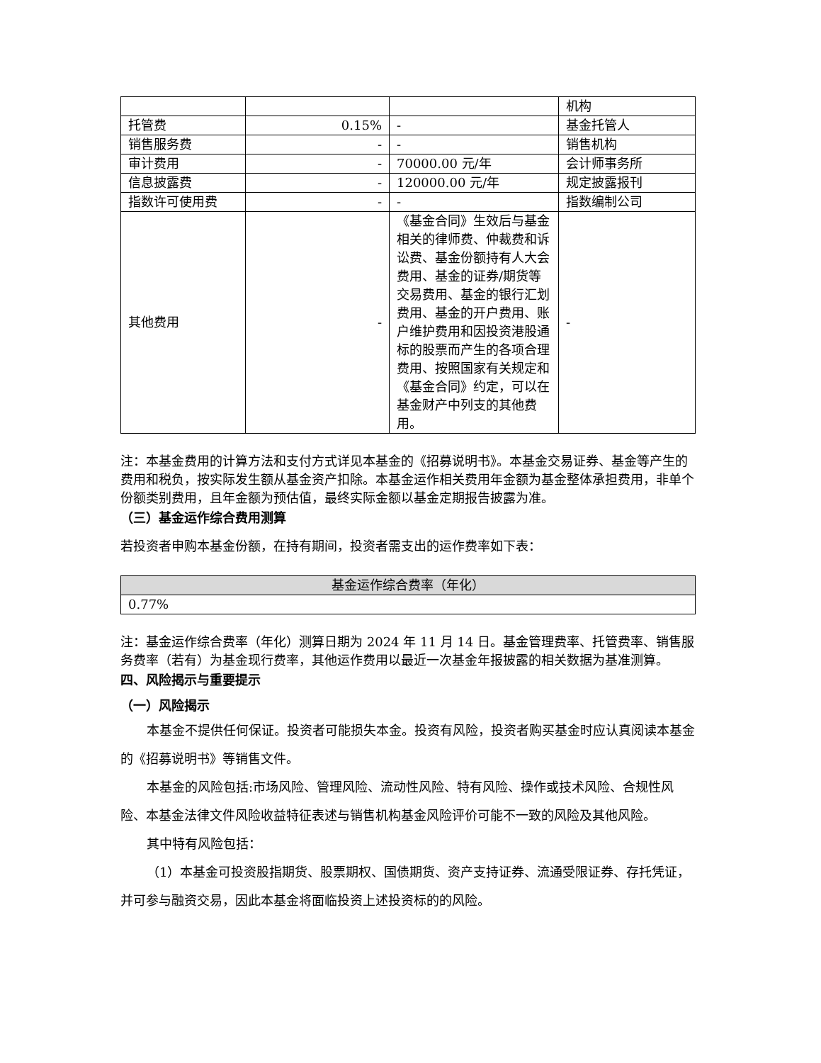| | | | 机构 |
| 托管费 | 0.15% | - | 基金托管人 |
| 销售服务费 | - | - | 销售机构 |
| 审计费用 | - | 70000.00 元/年 | 会计师事务所 |
| 信息披露费 | - | 120000.00 元/年 | 规定披露报刊 |
| 指数许可使用费 | - | - | 指数编制公司 |
| 其他费用 | - | 《基金合同》生效后与基金相关的律师费、仲裁费和诉讼费、基金份额持有人大会费用、基金的证券/期货等交易费用、基金的银行汇划费用、基金的开户费用、账户维护费用和因投资港股通标的股票而产生的各项合理费用、按照国家有关规定和《基金合同》约定，可以在基金财产中列支的其他费用。 | - |
注：本基金费用的计算方法和支付方式详见本基金的《招募说明书》。本基金交易证券、基金等产生的费用和税负，按实际发生额从基金资产扣除。本基金运作相关费用年金额为基金整体承担费用，非单个份额类别费用，且年金额为预估值，最终实际金额以基金定期报告披露为准。
（三）基金运作综合费用测算
若投资者申购本基金份额，在持有期间，投资者需支出的运作费率如下表：
| 基金运作综合费率（年化） |
| 0.77% |
注：基金运作综合费率（年化）测算日期为 2024 年 11 月 14 日。基金管理费率、托管费率、销售服务费率（若有）为基金现行费率，其他运作费用以最近一次基金年报披露的相关数据为基准测算。
四、风险揭示与重要提示
（一）风险揭示
本基金不提供任何保证。投资者可能损失本金。投资有风险，投资者购买基金时应认真阅读本基金的《招募说明书》等销售文件。
本基金的风险包括:市场风险、管理风险、流动性风险、特有风险、操作或技术风险、合规性风险、本基金法律文件风险收益特征表述与销售机构基金风险评价可能不一致的风险及其他风险。
其中特有风险包括：
（1）本基金可投资股指期货、股票期权、国债期货、资产支持证券、流通受限证券、存托凭证，并可参与融资交易，因此本基金将面临投资上述投资标的的风险。